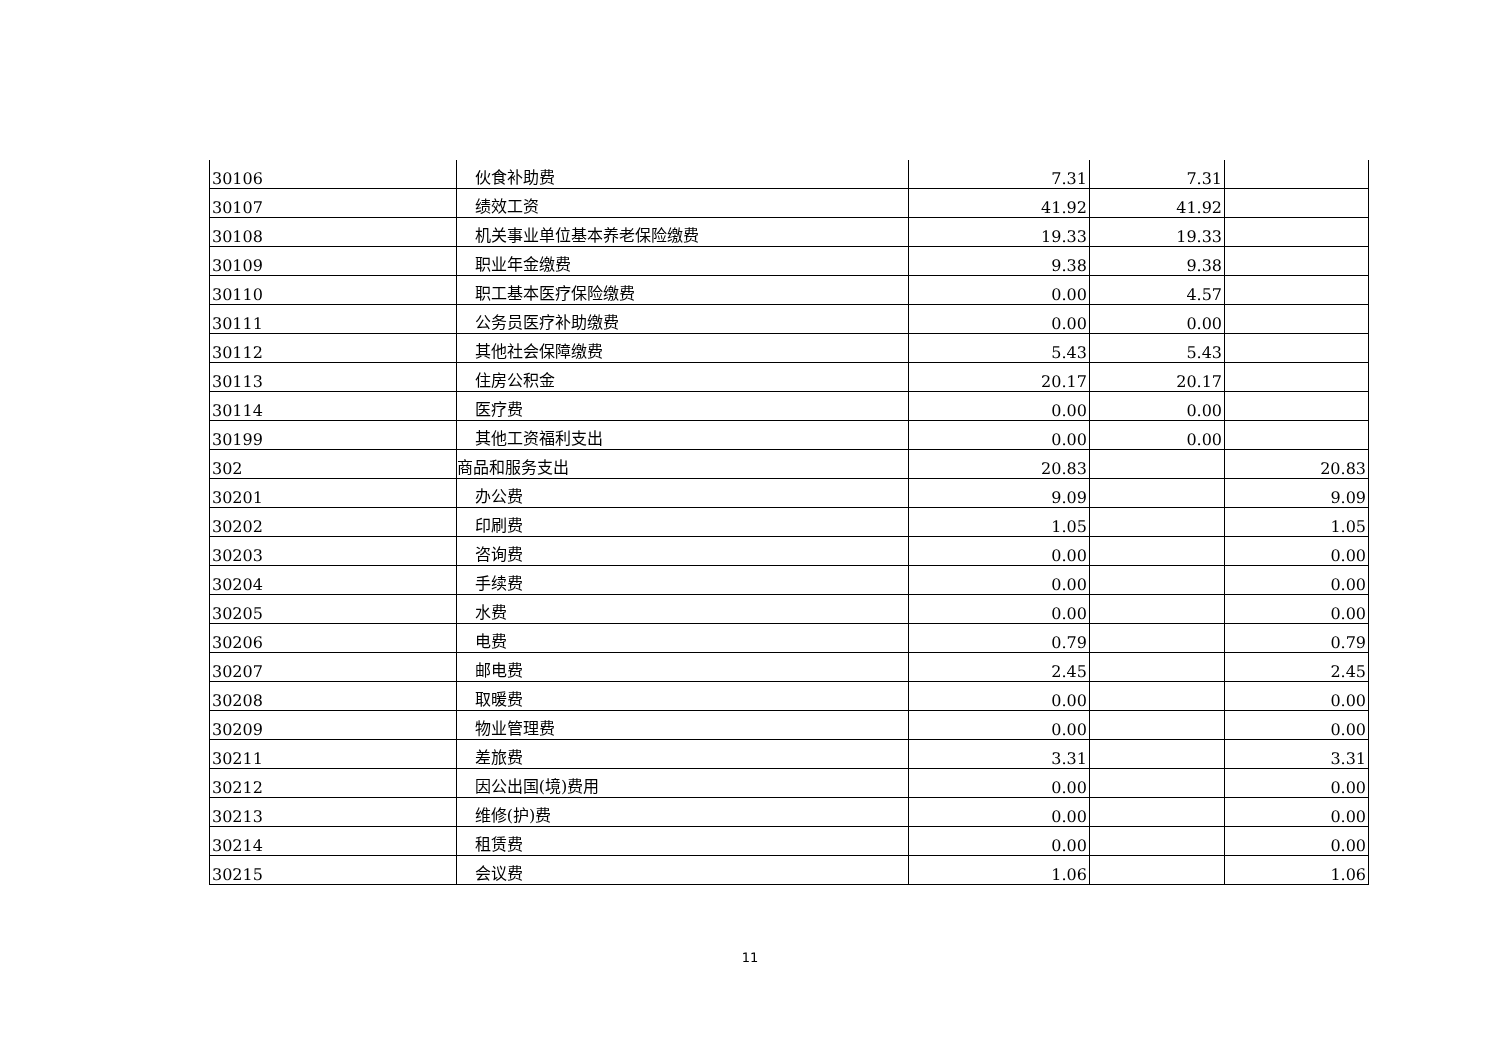| 30106 | 伙食补助费 | 7.31 | 7.31 | |
| 30107 | 绩效工资 | 41.92 | 41.92 | |
| 30108 | 机关事业单位基本养老保险缴费 | 19.33 | 19.33 | |
| 30109 | 职业年金缴费 | 9.38 | 9.38 | |
| 30110 | 职工基本医疗保险缴费 | 0.00 | 4.57 | |
| 30111 | 公务员医疗补助缴费 | 0.00 | 0.00 | |
| 30112 | 其他社会保障缴费 | 5.43 | 5.43 | |
| 30113 | 住房公积金 | 20.17 | 20.17 | |
| 30114 | 医疗费 | 0.00 | 0.00 | |
| 30199 | 其他工资福利支出 | 0.00 | 0.00 | |
| 302 | 商品和服务支出 | 20.83 | | 20.83 |
| 30201 | 办公费 | 9.09 | | 9.09 |
| 30202 | 印刷费 | 1.05 | | 1.05 |
| 30203 | 咨询费 | 0.00 | | 0.00 |
| 30204 | 手续费 | 0.00 | | 0.00 |
| 30205 | 水费 | 0.00 | | 0.00 |
| 30206 | 电费 | 0.79 | | 0.79 |
| 30207 | 邮电费 | 2.45 | | 2.45 |
| 30208 | 取暖费 | 0.00 | | 0.00 |
| 30209 | 物业管理费 | 0.00 | | 0.00 |
| 30211 | 差旅费 | 3.31 | | 3.31 |
| 30212 | 因公出国(境)费用 | 0.00 | | 0.00 |
| 30213 | 维修(护)费 | 0.00 | | 0.00 |
| 30214 | 租赁费 | 0.00 | | 0.00 |
| 30215 | 会议费 | 1.06 | | 1.06 |
11